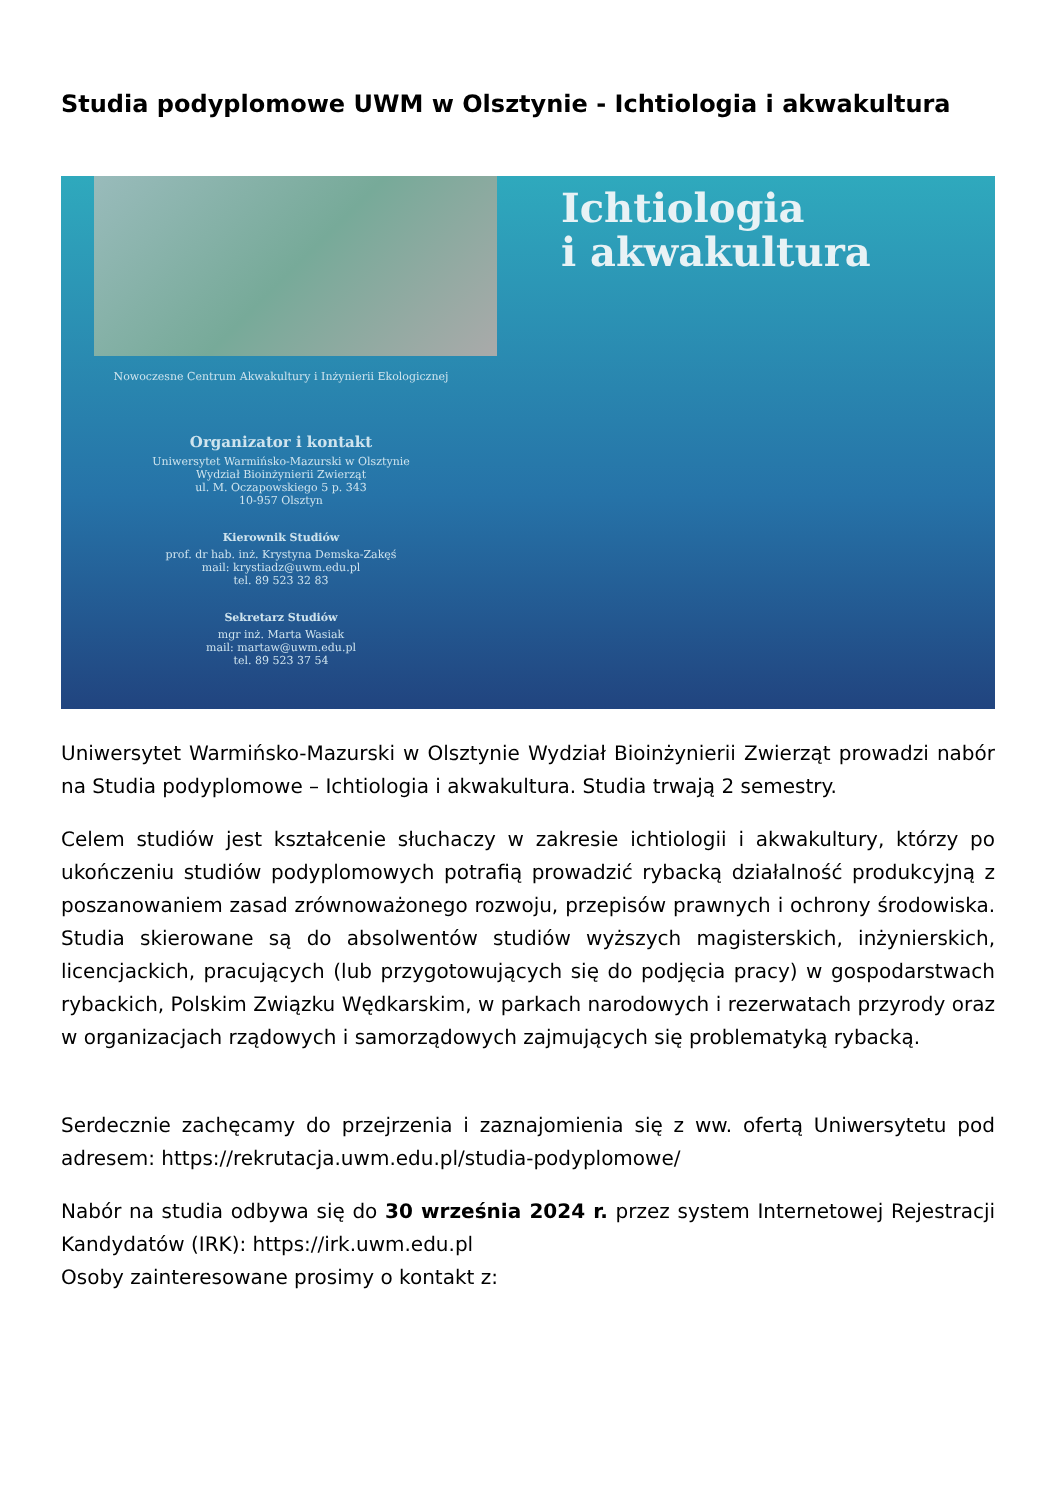Studia podyplomowe UWM w Olsztynie - Ichtiologia i akwakultura
Nowoczesne Centrum Akwakultury i Inżynierii Ekologicznej
Organizator i kontakt
Uniwersytet Warmińsko-Mazurski w Olsztynie
Wydział Bioinżynierii Zwierząt
ul. M. Oczapowskiego 5 p. 343
10-957 Olsztyn
Kierownik Studiów
prof. dr hab. inż. Krystyna Demska-Zakęś
mail: krystiadz@uwm.edu.pl
tel. 89 523 32 83
Sekretarz Studiów
mgr inż. Marta Wasiak
mail: martaw@uwm.edu.pl
tel. 89 523 37 54
Ichtiologia
i akwakultura
Uniwersytet Warmińsko-Mazurski w Olsztynie Wydział Bioinżynierii Zwierząt prowadzi nabór na Studia podyplomowe – Ichtiologia i akwakultura. Studia trwają 2 semestry.
Celem studiów jest kształcenie słuchaczy w zakresie ichtiologii i akwakultury, którzy po ukończeniu studiów podyplomowych potrafią prowadzić rybacką działalność produkcyjną z poszanowaniem zasad zrównoważonego rozwoju, przepisów prawnych i ochrony środowiska. Studia skierowane są do absolwentów studiów wyższych magisterskich, inżynierskich, licencjackich, pracujących (lub przygotowujących się do podjęcia pracy) w gospodarstwach rybackich, Polskim Związku Wędkarskim, w parkach narodowych i rezerwatach przyrody oraz w organizacjach rządowych i samorządowych zajmujących się problematyką rybacką.
Serdecznie zachęcamy do przejrzenia i zaznajomienia się z ww. ofertą Uniwersytetu pod adresem: https://rekrutacja.uwm.edu.pl/studia-podyplomowe/
Nabór na studia odbywa się do 30 września 2024 r. przez system Internetowej Rejestracji Kandydatów (IRK): https://irk.uwm.edu.pl
Osoby zainteresowane prosimy o kontakt z: